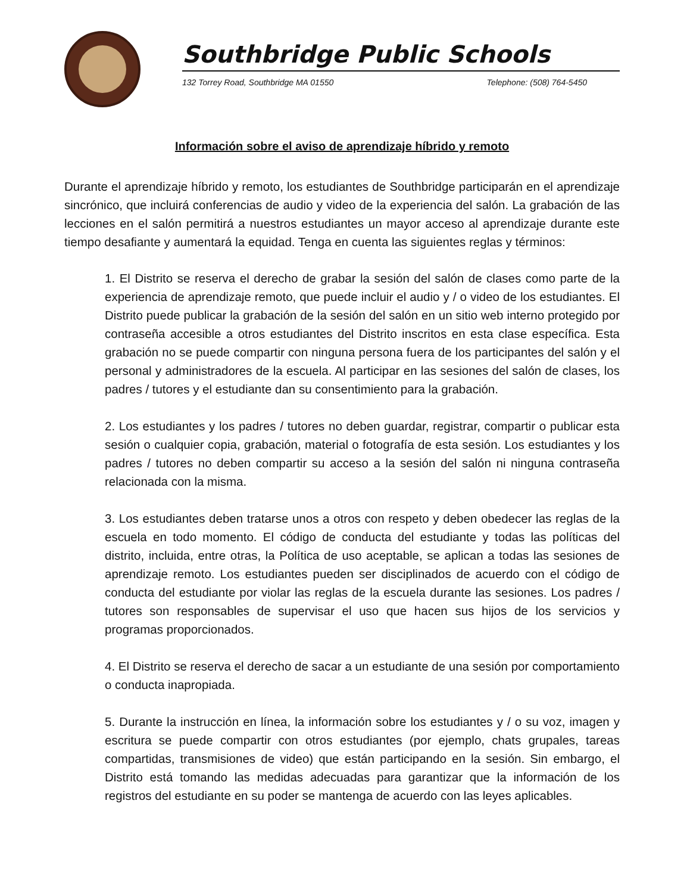Southbridge Public Schools
132 Torrey Road, Southbridge MA 01550 Telephone: (508) 764-5450
Información sobre el aviso de aprendizaje híbrido y remoto
Durante el aprendizaje híbrido y remoto, los estudiantes de Southbridge participarán en el aprendizaje sincrónico, que incluirá conferencias de audio y video de la experiencia del salón. La grabación de las lecciones en el salón permitirá a nuestros estudiantes un mayor acceso al aprendizaje durante este tiempo desafiante y aumentará la equidad. Tenga en cuenta las siguientes reglas y términos:
1. El Distrito se reserva el derecho de grabar la sesión del salón de clases como parte de la experiencia de aprendizaje remoto, que puede incluir el audio y / o video de los estudiantes. El Distrito puede publicar la grabación de la sesión del salón en un sitio web interno protegido por contraseña accesible a otros estudiantes del Distrito inscritos en esta clase específica. Esta grabación no se puede compartir con ninguna persona fuera de los participantes del salón y el personal y administradores de la escuela. Al participar en las sesiones del salón de clases, los padres / tutores y el estudiante dan su consentimiento para la grabación.
2. Los estudiantes y los padres / tutores no deben guardar, registrar, compartir o publicar esta sesión o cualquier copia, grabación, material o fotografía de esta sesión. Los estudiantes y los padres / tutores no deben compartir su acceso a la sesión del salón ni ninguna contraseña relacionada con la misma.
3. Los estudiantes deben tratarse unos a otros con respeto y deben obedecer las reglas de la escuela en todo momento. El código de conducta del estudiante y todas las políticas del distrito, incluida, entre otras, la Política de uso aceptable, se aplican a todas las sesiones de aprendizaje remoto. Los estudiantes pueden ser disciplinados de acuerdo con el código de conducta del estudiante por violar las reglas de la escuela durante las sesiones. Los padres / tutores son responsables de supervisar el uso que hacen sus hijos de los servicios y programas proporcionados.
4. El Distrito se reserva el derecho de sacar a un estudiante de una sesión por comportamiento o conducta inapropiada.
5. Durante la instrucción en línea, la información sobre los estudiantes y / o su voz, imagen y escritura se puede compartir con otros estudiantes (por ejemplo, chats grupales, tareas compartidas, transmisiones de video) que están participando en la sesión. Sin embargo, el Distrito está tomando las medidas adecuadas para garantizar que la información de los registros del estudiante en su poder se mantenga de acuerdo con las leyes aplicables.